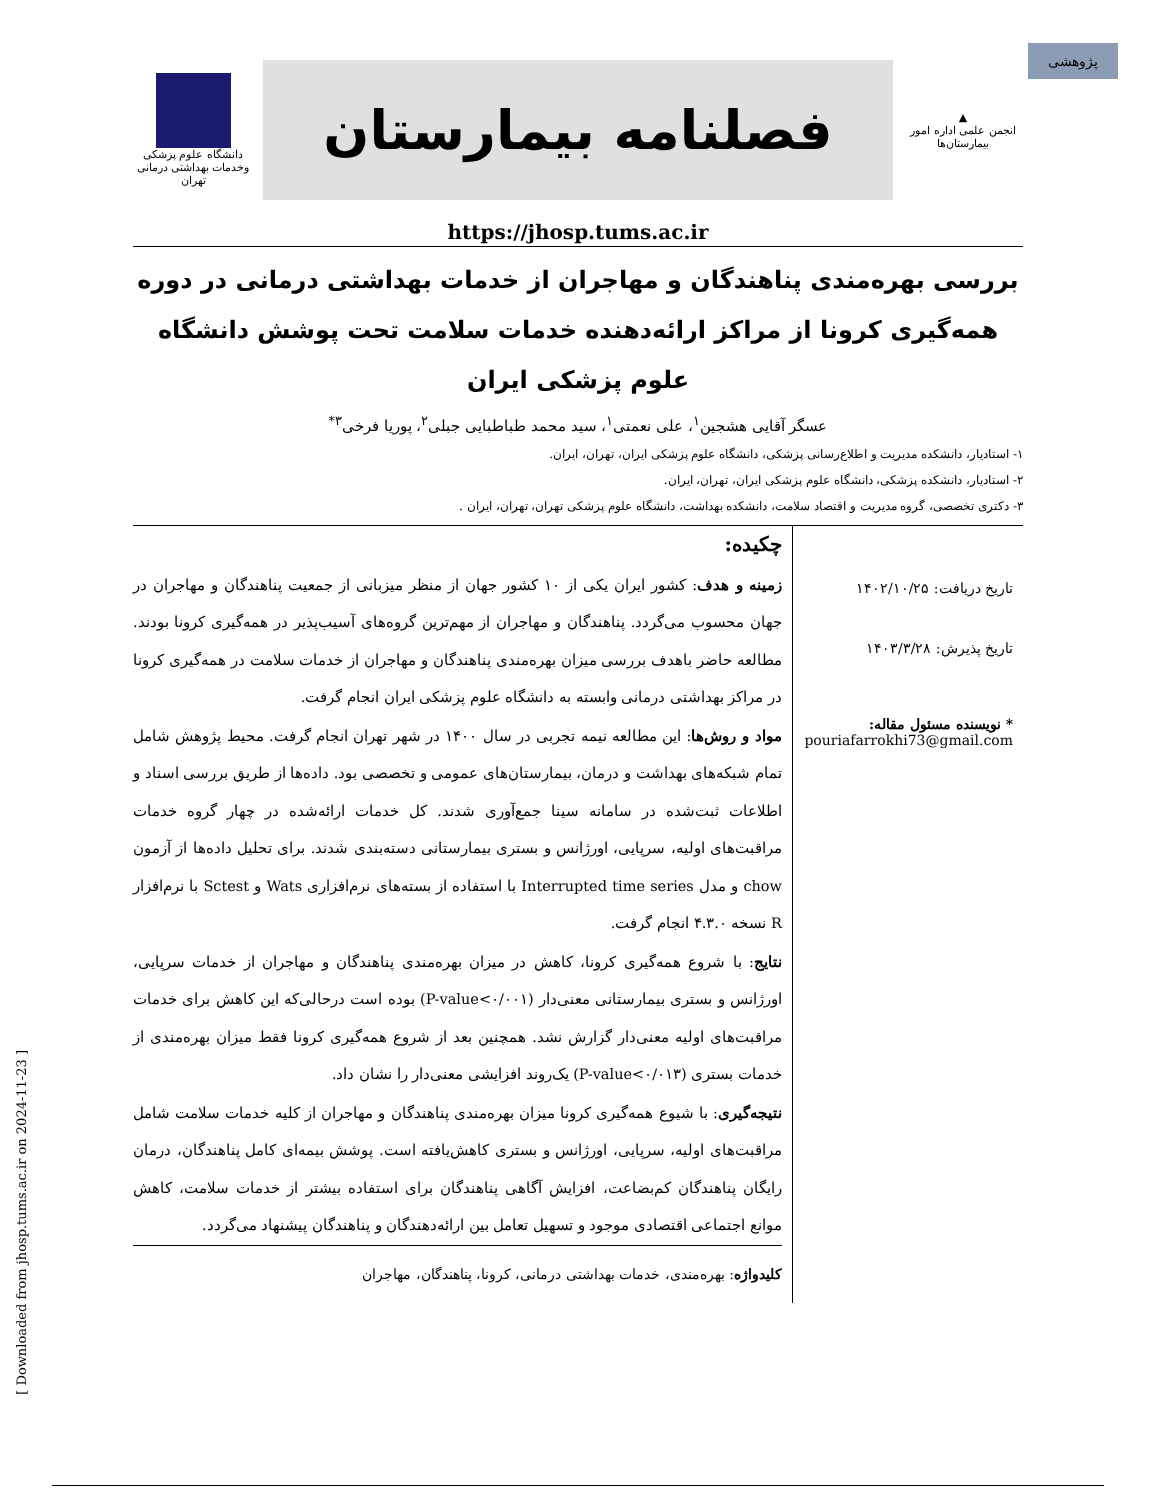پژوهشی
▲
انجمن علمی اداره امور بیمارستان‌ها
فصلنامه بیمارستان
دانشگاه علوم پزشکی
وخدمات بهداشتی درمانی تهران
https://jhosp.tums.ac.ir
بررسی بهره‌مندی پناهندگان و مهاجران از خدمات بهداشتی درمانی در دوره همه‌گیری کرونا از مراکز ارائه‌دهنده خدمات سلامت تحت پوشش دانشگاه علوم پزشکی ایران
عسگر آقایی هشجین<sup>۱</sup>، علی نعمتی<sup>۱</sup>، سید محمد طباطبایی جبلی<sup>۲</sup>، پوریا فرخی<sup>۳*</sup>
۱- استادیار، دانشکده مدیریت و اطلاع‌رسانی پزشکی، دانشگاه علوم پزشکی ایران، تهران، ایران.
۲- استادیار، دانشکده پزشکی، دانشگاه علوم پزشکی ایران، تهران، ایران.
۳- دکتری تخصصی، گروه مدیریت و اقتصاد سلامت، دانشکده بهداشت، دانشگاه علوم پزشکی تهران، تهران، ایران .
تاریخ دریافت: ۱۴۰۲/۱۰/۲۵
تاریخ پذیرش: ۱۴۰۳/۳/۲۸
* نویسنده مسئول مقاله:
pouriafarrokhi73@gmail.com
چکیده:
زمینه و هدف: کشور ایران یکی از ۱۰ کشور جهان از منظر میزبانی از جمعیت پناهندگان و مهاجران در جهان محسوب می‌گردد. پناهندگان و مهاجران از مهم‌ترین گروه‌های آسیب‌پذیر در همه‌گیری کرونا بودند. مطالعه حاضر باهدف بررسی میزان بهره‌مندی پناهندگان و مهاجران از خدمات سلامت در همه‌گیری کرونا در مراکز بهداشتی درمانی وابسته به دانشگاه علوم پزشکی ایران انجام گرفت.
مواد و روش‌ها: این مطالعه نیمه تجربی در سال ۱۴۰۰ در شهر تهران انجام گرفت. محیط پژوهش شامل تمام شبکه‌های بهداشت و درمان، بیمارستان‌های عمومی و تخصصی بود. داده‌ها از طریق بررسی اسناد و اطلاعات ثبت‌شده در سامانه سینا جمع‌آوری شدند. کل خدمات ارائه‌شده در چهار گروه خدمات مراقبت‌های اولیه، سرپایی، اورژانس و بستری بیمارستانی دسته‌بندی شدند. برای تحلیل داده‌ها از آزمون chow و مدل Interrupted time series با استفاده از بسته‌های نرم‌افزاری Wats و Sctest با نرم‌افزار R نسخه ۴.۳.۰ انجام گرفت.
نتایج: با شروع همه‌گیری کرونا، کاهش در میزان بهره‌مندی پناهندگان و مهاجران از خدمات سرپایی، اورژانس و بستری بیمارستانی معنی‌دار (P-value<۰/۰۰۱) بوده است درحالی‌که این کاهش برای خدمات مراقبت‌های اولیه معنی‌دار گزارش نشد. همچنین بعد از شروع همه‌گیری کرونا فقط میزان بهره‌مندی از خدمات بستری (P-value<۰/۰۱۳) یک‌روند افزایشی معنی‌دار را نشان داد.
نتیجه‌گیری: با شیوع همه‌گیری کرونا میزان بهره‌مندی پناهندگان و مهاجران از کلیه خدمات سلامت شامل مراقبت‌های اولیه، سرپایی، اورژانس و بستری کاهش‌یافته است. پوشش بیمه‌ای کامل پناهندگان، درمان رایگان پناهندگان کم‌بضاعت، افزایش آگاهی پناهندگان برای استفاده بیشتر از خدمات سلامت، کاهش موانع اجتماعی اقتصادی موجود و تسهیل تعامل بین ارائه‌دهندگان و پناهندگان پیشنهاد می‌گردد.
کلیدواژه: بهره‌مندی، خدمات بهداشتی درمانی، کرونا، پناهندگان، مهاجران
[ Downloaded from jhosp.tums.ac.ir on 2024-11-23 ]